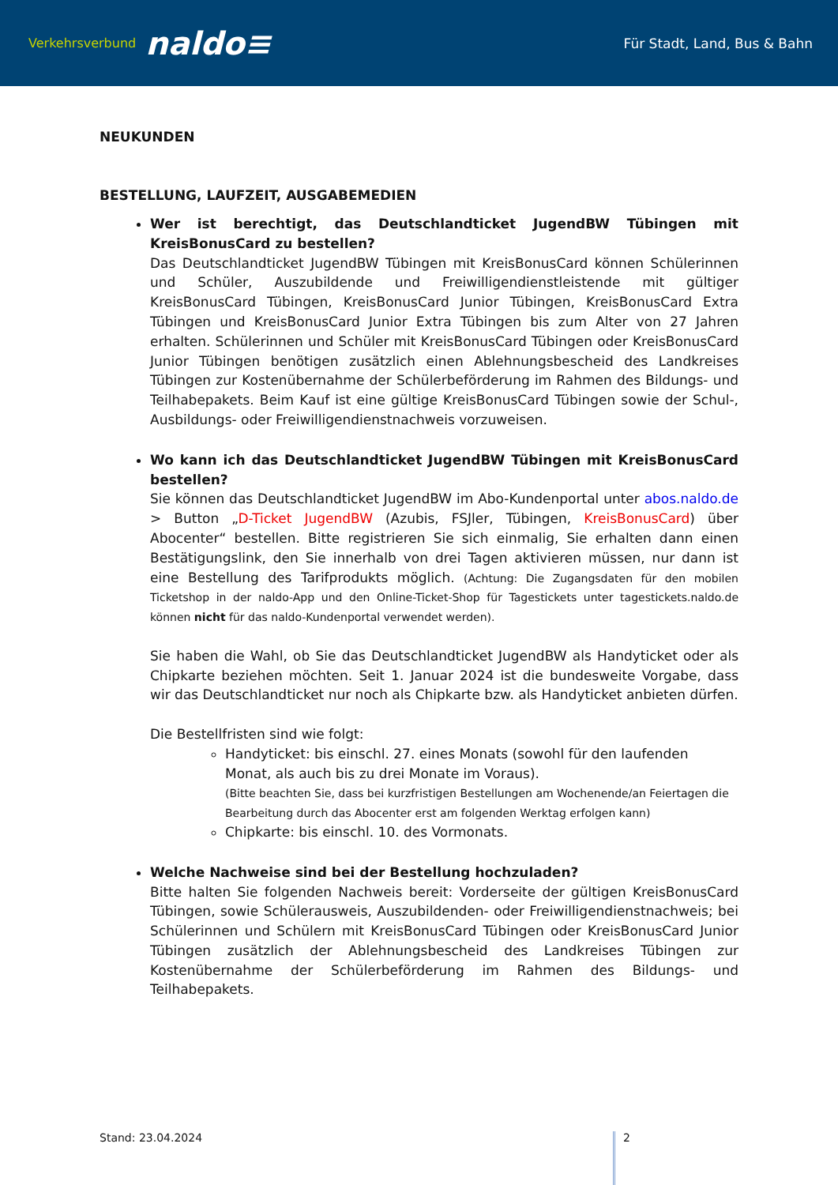Verkehrsverbund naldo≡
Für Stadt, Land, Bus & Bahn
NEUKUNDEN
BESTELLUNG, LAUFZEIT, AUSGABEMEDIEN
Wer ist berechtigt, das Deutschlandticket JugendBW Tübingen mit KreisBonusCard zu bestellen?
Das Deutschlandticket JugendBW Tübingen mit KreisBonusCard können Schülerinnen und Schüler, Auszubildende und Freiwilligendienstleistende mit gültiger KreisBonusCard Tübingen, KreisBonusCard Junior Tübingen, KreisBonusCard Extra Tübingen und KreisBonusCard Junior Extra Tübingen bis zum Alter von 27 Jahren erhalten. Schülerinnen und Schüler mit KreisBonusCard Tübingen oder KreisBonusCard Junior Tübingen benötigen zusätzlich einen Ablehnungsbescheid des Landkreises Tübingen zur Kostenübernahme der Schülerbeförderung im Rahmen des Bildungs- und Teilhabepakets. Beim Kauf ist eine gültige KreisBonusCard Tübingen sowie der Schul-, Ausbildungs- oder Freiwilligendienstnachweis vorzuweisen.
Wo kann ich das Deutschlandticket JugendBW Tübingen mit KreisBonusCard bestellen?
Sie können das Deutschlandticket JugendBW im Abo-Kundenportal unter abos.naldo.de > Button „D-Ticket JugendBW (Azubis, FSJler, Tübingen, KreisBonusCard) über Abocenter“ bestellen. Bitte registrieren Sie sich einmalig, Sie erhalten dann einen Bestätigungslink, den Sie innerhalb von drei Tagen aktivieren müssen, nur dann ist eine Bestellung des Tarifprodukts möglich. (Achtung: Die Zugangsdaten für den mobilen Ticketshop in der naldo-App und den Online-Ticket-Shop für Tagestickets unter tagestickets.naldo.de können nicht für das naldo-Kundenportal verwendet werden).
Sie haben die Wahl, ob Sie das Deutschlandticket JugendBW als Handyticket oder als Chipkarte beziehen möchten. Seit 1. Januar 2024 ist die bundesweite Vorgabe, dass wir das Deutschlandticket nur noch als Chipkarte bzw. als Handyticket anbieten dürfen.
Die Bestellfristen sind wie folgt:
Handyticket: bis einschl. 27. eines Monats (sowohl für den laufenden Monat, als auch bis zu drei Monate im Voraus).
(Bitte beachten Sie, dass bei kurzfristigen Bestellungen am Wochenende/an Feiertagen die Bearbeitung durch das Abocenter erst am folgenden Werktag erfolgen kann)
Chipkarte: bis einschl. 10. des Vormonats.
Welche Nachweise sind bei der Bestellung hochzuladen?
Bitte halten Sie folgenden Nachweis bereit: Vorderseite der gültigen KreisBonusCard Tübingen, sowie Schülerausweis, Auszubildenden- oder Freiwilligendienstnachweis; bei Schülerinnen und Schülern mit KreisBonusCard Tübingen oder KreisBonusCard Junior Tübingen zusätzlich der Ablehnungsbescheid des Landkreises Tübingen zur Kostenübernahme der Schülerbeförderung im Rahmen des Bildungs- und Teilhabepakets.
Stand: 23.04.2024 2